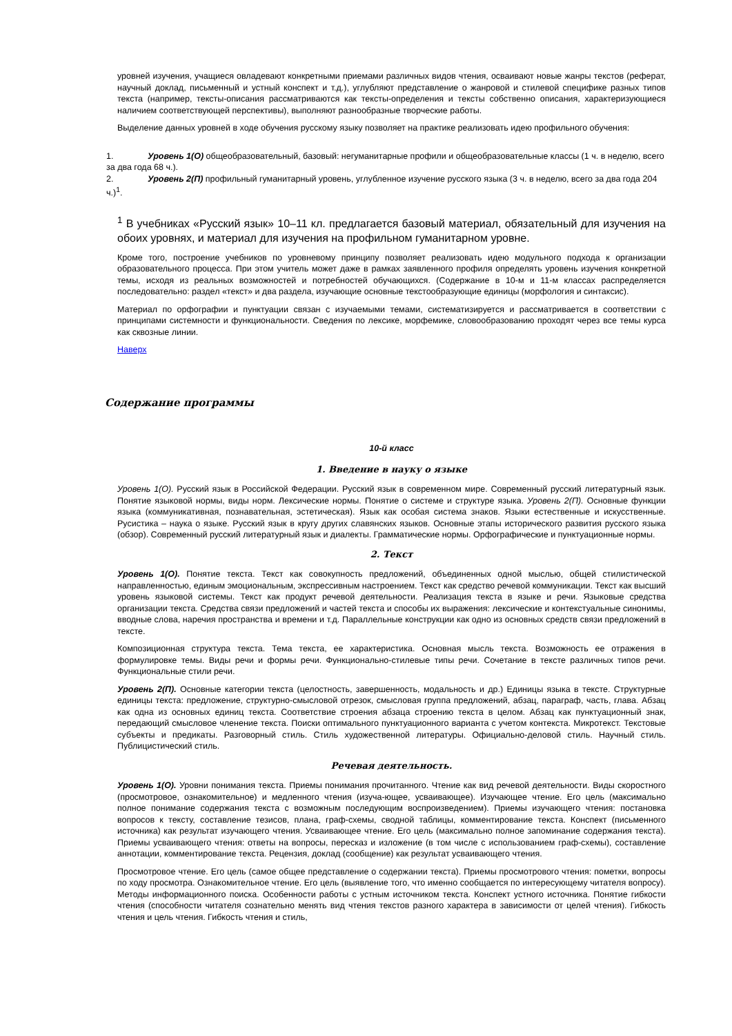уровней изучения, учащиеся овладевают конкретными приемами различных видов чтения, осваивают новые жанры текстов (реферат, научный доклад, письменный и устный конспект и т.д.), углубляют представление о жанровой и стилевой специфике разных типов текста (например, тексты-описания рассматриваются как тексты-определения и тексты собственно описания, характеризующиеся наличием соответствующей перспективы), выполняют разнообразные творческие работы.
Выделение данных уровней в ходе обучения русскому языку позволяет на практике реализовать идею профильного обучения:
1. Уровень 1(О) общеобразовательный, базовый: негуманитарные профили и общеобразовательные классы (1 ч. в неделю, всего за два года 68 ч.).
2. Уровень 2(П) профильный гуманитарный уровень, углубленное изучение русского языка (3 ч. в неделю, всего за два года 204 ч.)<sup>1</sup>.
<sup>1</sup> В учебниках «Русский язык» 10–11 кл. предлагается базовый материал, обязательный для изучения на обоих уровнях, и материал для изучения на профильном гуманитарном уровне.
Кроме того, построение учебников по уровневому принципу позволяет реализовать идею модульного подхода к организации образовательного процесса. При этом учитель может даже в рамках заявленного профиля определять уровень изучения конкретной темы, исходя из реальных возможностей и потребностей обучающихся. (Содержание в 10-м и 11-м классах распределяется последовательно: раздел «текст» и два раздела, изучающие основные текстообразующие единицы (морфология и синтаксис).
Материал по орфографии и пунктуации связан с изучаемыми темами, систематизируется и рассматривается в соответствии с принципами системности и функциональности. Сведения по лексике, морфемике, словообразованию проходят через все темы курса как сквозные линии.
Наверх
Содержание программы
10-й класс
1. Введение в науку о языке
Уровень 1(О). Русский язык в Российской Федерации. Русский язык в современном мире. Современный русский литературный язык. Понятие языковой нормы, виды норм. Лексические нормы. Понятие о системе и структуре языка. Уровень 2(П). Основные функции языка (коммуникативная, познавательная, эстетическая). Язык как особая система знаков. Языки естественные и искусственные. Русистика – наука о языке. Русский язык в кругу других славянских языков. Основные этапы исторического развития русского языка (обзор). Современный русский литературный язык и диалекты. Грамматические нормы. Орфографические и пунктуационные нормы.
2. Текст
Уровень 1(О). Понятие текста. Текст как совокупность предложений, объединенных одной мыслью, общей стилистической направленностью, единым эмоциональным, экспрессивным настроением. Текст как средство речевой коммуникации. Текст как высший уровень языковой системы. Текст как продукт речевой деятельности. Реализация текста в языке и речи. Языковые средства организации текста. Средства связи предложений и частей текста и способы их выражения: лексические и контекстуальные синонимы, вводные слова, наречия пространства и времени и т.д. Параллельные конструкции как одно из основных средств связи предложений в тексте.
Композиционная структура текста. Тема текста, ее характеристика. Основная мысль текста. Возможность ее отражения в формулировке темы. Виды речи и формы речи. Функционально-стилевые типы речи. Сочетание в тексте различных типов речи. Функциональные стили речи.
Уровень 2(П). Основные категории текста (целостность, завершенность, модальность и др.) Единицы языка в тексте. Структурные единицы текста: предложение, структурно-смысловой отрезок, смысловая группа предложений, абзац, параграф, часть, глава. Абзац как одна из основных единиц текста. Соответствие строения абзаца строению текста в целом. Абзац как пунктуационный знак, передающий смысловое членение текста. Поиски оптимального пунктуационного варианта с учетом контекста. Микротекст. Текстовые субъекты и предикаты. Разговорный стиль. Стиль художественной литературы. Официально-деловой стиль. Научный стиль. Публицистический стиль.
Речевая деятельность.
Уровень 1(О). Уровни понимания текста. Приемы понимания прочитанного. Чтение как вид речевой деятельности. Виды скоростного (просмотровое, ознакомительное) и медленного чтения (изуча-ющее, усваивающее). Изучающее чтение. Его цель (максимально полное понимание содержания текста с возможным последующим воспроизведением). Приемы изучающего чтения: постановка вопросов к тексту, составление тезисов, плана, граф-схемы, сводной таблицы, комментирование текста. Конспект (письменного источника) как результат изучающего чтения. Усваивающее чтение. Его цель (максимально полное запоминание содержания текста). Приемы усваивающего чтения: ответы на вопросы, пересказ и изложение (в том числе с использованием граф-схемы), составление аннотации, комментирование текста. Рецензия, доклад (сообщение) как результат усваивающего чтения.
Просмотровое чтение. Его цель (самое общее представление о содержании текста). Приемы просмотрового чтения: пометки, вопросы по ходу просмотра. Ознакомительное чтение. Его цель (выявление того, что именно сообщается по интересующему читателя вопросу). Методы информационного поиска. Особенности работы с устным источником текста. Конспект устного источника. Понятие гибкости чтения (способности читателя сознательно менять вид чтения текстов разного характера в зависимости от целей чтения). Гибкость чтения и цель чтения. Гибкость чтения и стиль,